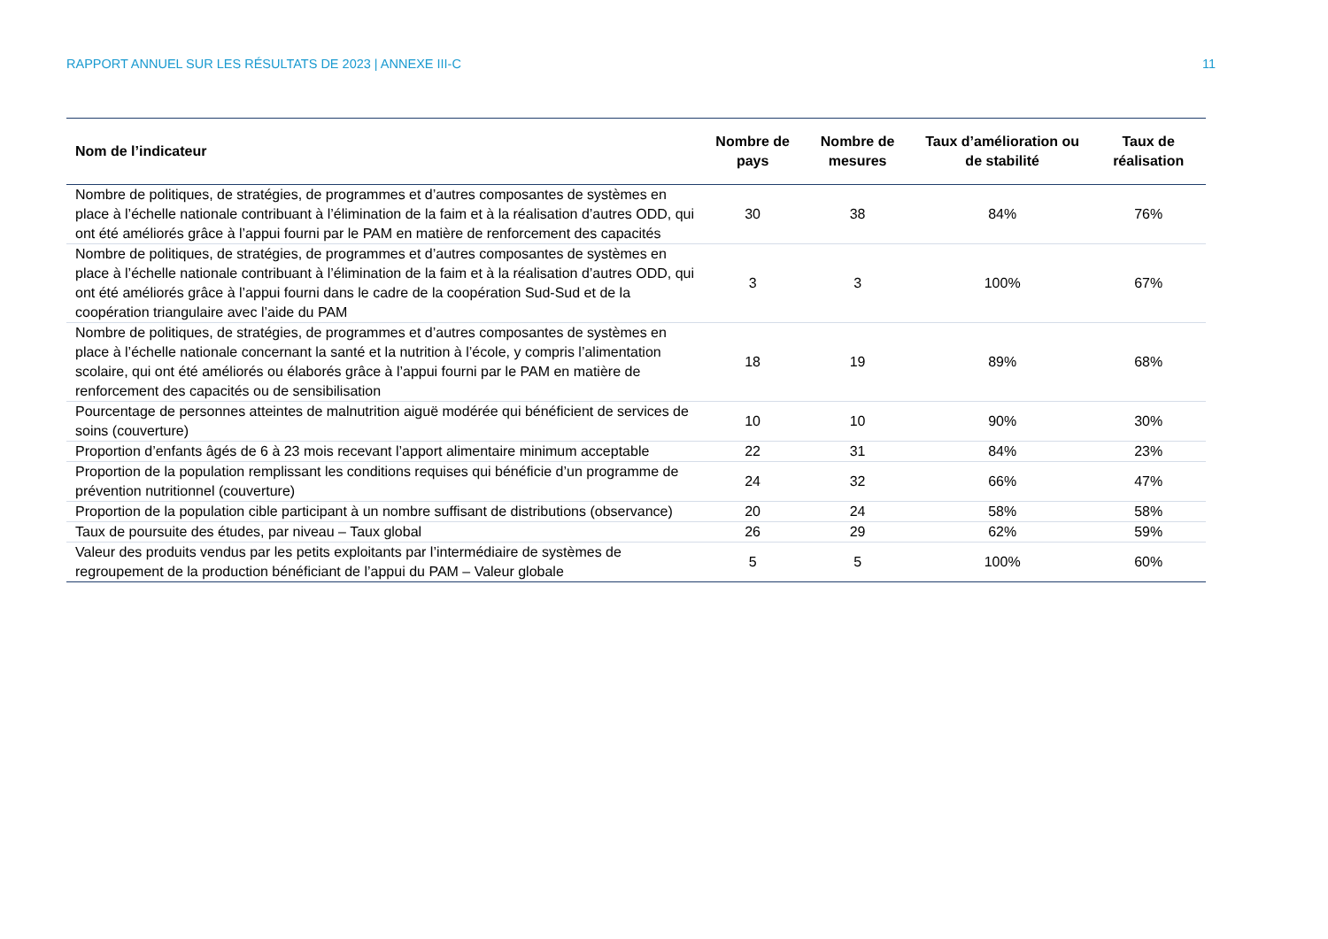RAPPORT ANNUEL SUR LES RÉSULTATS DE 2023 | ANNEXE III-C 11
| Nom de l’indicateur | Nombre de pays | Nombre de mesures | Taux d’amélioration ou de stabilité | Taux de réalisation |
| --- | --- | --- | --- | --- |
| Nombre de politiques, de stratégies, de programmes et d’autres composantes de systèmes en place à l’échelle nationale contribuant à l’élimination de la faim et à la réalisation d’autres ODD, qui ont été améliorés grâce à l’appui fourni par le PAM en matière de renforcement des capacités | 30 | 38 | 84% | 76% |
| Nombre de politiques, de stratégies, de programmes et d’autres composantes de systèmes en place à l’échelle nationale contribuant à l’élimination de la faim et à la réalisation d’autres ODD, qui ont été améliorés grâce à l’appui fourni dans le cadre de la coopération Sud-Sud et de la coopération triangulaire avec l’aide du PAM | 3 | 3 | 100% | 67% |
| Nombre de politiques, de stratégies, de programmes et d’autres composantes de systèmes en place à l’échelle nationale concernant la santé et la nutrition à l’école, y compris l’alimentation scolaire, qui ont été améliorés ou élaborés grâce à l’appui fourni par le PAM en matière de renforcement des capacités ou de sensibilisation | 18 | 19 | 89% | 68% |
| Pourcentage de personnes atteintes de malnutrition aiguë modérée qui bénéficient de services de soins (couverture) | 10 | 10 | 90% | 30% |
| Proportion d’enfants âgés de 6 à 23 mois recevant l’apport alimentaire minimum acceptable | 22 | 31 | 84% | 23% |
| Proportion de la population remplissant les conditions requises qui bénéficie d’un programme de prévention nutritionnel (couverture) | 24 | 32 | 66% | 47% |
| Proportion de la population cible participant à un nombre suffisant de distributions (observance) | 20 | 24 | 58% | 58% |
| Taux de poursuite des études, par niveau – Taux global | 26 | 29 | 62% | 59% |
| Valeur des produits vendus par les petits exploitants par l’intermédiaire de systèmes de regroupement de la production bénéficiant de l’appui du PAM – Valeur globale | 5 | 5 | 100% | 60% |